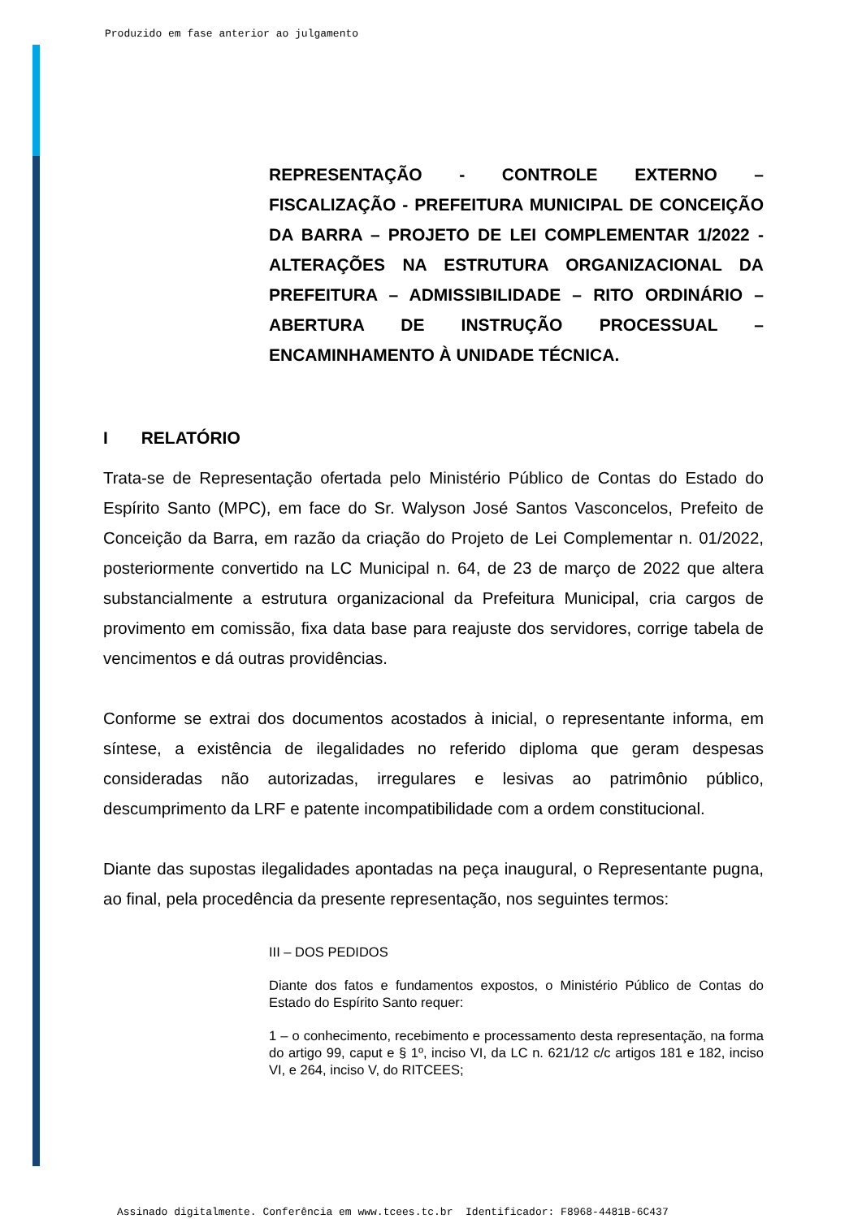Produzido em fase anterior ao julgamento
REPRESENTAÇÃO - CONTROLE EXTERNO – FISCALIZAÇÃO - PREFEITURA MUNICIPAL DE CONCEIÇÃO DA BARRA – PROJETO DE LEI COMPLEMENTAR 1/2022 - ALTERAÇÕES NA ESTRUTURA ORGANIZACIONAL DA PREFEITURA – ADMISSIBILIDADE – RITO ORDINÁRIO – ABERTURA DE INSTRUÇÃO PROCESSUAL – ENCAMINHAMENTO À UNIDADE TÉCNICA.
I RELATÓRIO
Trata-se de Representação ofertada pelo Ministério Público de Contas do Estado do Espírito Santo (MPC), em face do Sr. Walyson José Santos Vasconcelos, Prefeito de Conceição da Barra, em razão da criação do Projeto de Lei Complementar n. 01/2022, posteriormente convertido na LC Municipal n. 64, de 23 de março de 2022 que altera substancialmente a estrutura organizacional da Prefeitura Municipal, cria cargos de provimento em comissão, fixa data base para reajuste dos servidores, corrige tabela de vencimentos e dá outras providências.
Conforme se extrai dos documentos acostados à inicial, o representante informa, em síntese, a existência de ilegalidades no referido diploma que geram despesas consideradas não autorizadas, irregulares e lesivas ao patrimônio público, descumprimento da LRF e patente incompatibilidade com a ordem constitucional.
Diante das supostas ilegalidades apontadas na peça inaugural, o Representante pugna, ao final, pela procedência da presente representação, nos seguintes termos:
III – DOS PEDIDOS
Diante dos fatos e fundamentos expostos, o Ministério Público de Contas do Estado do Espírito Santo requer:
1 – o conhecimento, recebimento e processamento desta representação, na forma do artigo 99, caput e § 1º, inciso VI, da LC n. 621/12 c/c artigos 181 e 182, inciso VI, e 264, inciso V, do RITCEES;
Assinado digitalmente. Conferência em www.tcees.tc.br Identificador: F8968-4481B-6C437